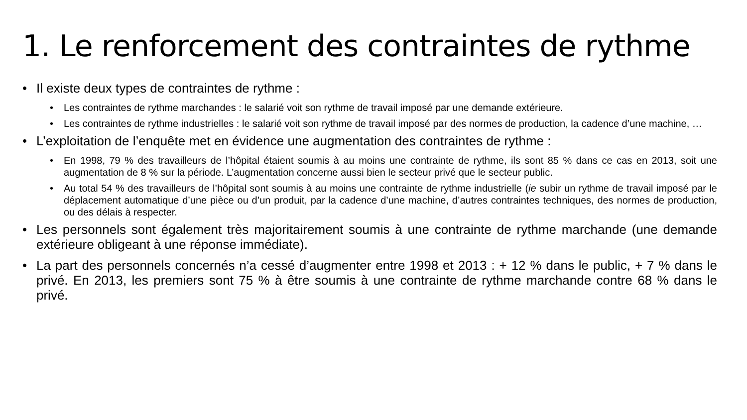1. Le renforcement des contraintes de rythme
• Il existe deux types de contraintes de rythme :
• Les contraintes de rythme marchandes : le salarié voit son rythme de travail imposé par une demande extérieure.
• Les contraintes de rythme industrielles : le salarié voit son rythme de travail imposé par des normes de production, la cadence d’une machine, …
• L’exploitation de l’enquête met en évidence une augmentation des contraintes de rythme :
• En 1998, 79 % des travailleurs de l’hôpital étaient soumis à au moins une contrainte de rythme, ils sont 85 % dans ce cas en 2013, soit une augmentation de 8 % sur la période. L’augmentation concerne aussi bien le secteur privé que le secteur public.
• Au total 54 % des travailleurs de l’hôpital sont soumis à au moins une contrainte de rythme industrielle (ie subir un rythme de travail imposé par le déplacement automatique d’une pièce ou d’un produit, par la cadence d’une machine, d’autres contraintes techniques, des normes de production, ou des délais à respecter.
• Les personnels sont également très majoritairement soumis à une contrainte de rythme marchande (une demande extérieure obligeant à une réponse immédiate).
• La part des personnels concernés n’a cessé d’augmenter entre 1998 et 2013 : + 12 % dans le public, + 7 % dans le privé. En 2013, les premiers sont 75 % à être soumis à une contrainte de rythme marchande contre 68 % dans le privé.